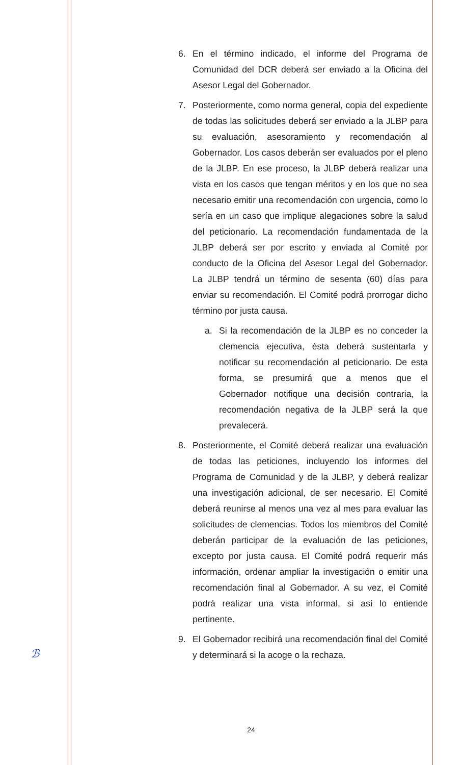6. En el término indicado, el informe del Programa de Comunidad del DCR deberá ser enviado a la Oficina del Asesor Legal del Gobernador.
7. Posteriormente, como norma general, copia del expediente de todas las solicitudes deberá ser enviado a la JLBP para su evaluación, asesoramiento y recomendación al Gobernador. Los casos deberán ser evaluados por el pleno de la JLBP. En ese proceso, la JLBP deberá realizar una vista en los casos que tengan méritos y en los que no sea necesario emitir una recomendación con urgencia, como lo sería en un caso que implique alegaciones sobre la salud del peticionario. La recomendación fundamentada de la JLBP deberá ser por escrito y enviada al Comité por conducto de la Oficina del Asesor Legal del Gobernador. La JLBP tendrá un término de sesenta (60) días para enviar su recomendación. El Comité podrá prorrogar dicho término por justa causa.
a. Si la recomendación de la JLBP es no conceder la clemencia ejecutiva, ésta deberá sustentarla y notificar su recomendación al peticionario. De esta forma, se presumirá que a menos que el Gobernador notifique una decisión contraria, la recomendación negativa de la JLBP será la que prevalecerá.
8. Posteriormente, el Comité deberá realizar una evaluación de todas las peticiones, incluyendo los informes del Programa de Comunidad y de la JLBP, y deberá realizar una investigación adicional, de ser necesario. El Comité deberá reunirse al menos una vez al mes para evaluar las solicitudes de clemencias. Todos los miembros del Comité deberán participar de la evaluación de las peticiones, excepto por justa causa. El Comité podrá requerir más información, ordenar ampliar la investigación o emitir una recomendación final al Gobernador. A su vez, el Comité podrá realizar una vista informal, si así lo entiende pertinente.
9. El Gobernador recibirá una recomendación final del Comité y determinará si la acoge o la rechaza.
ℬ
24